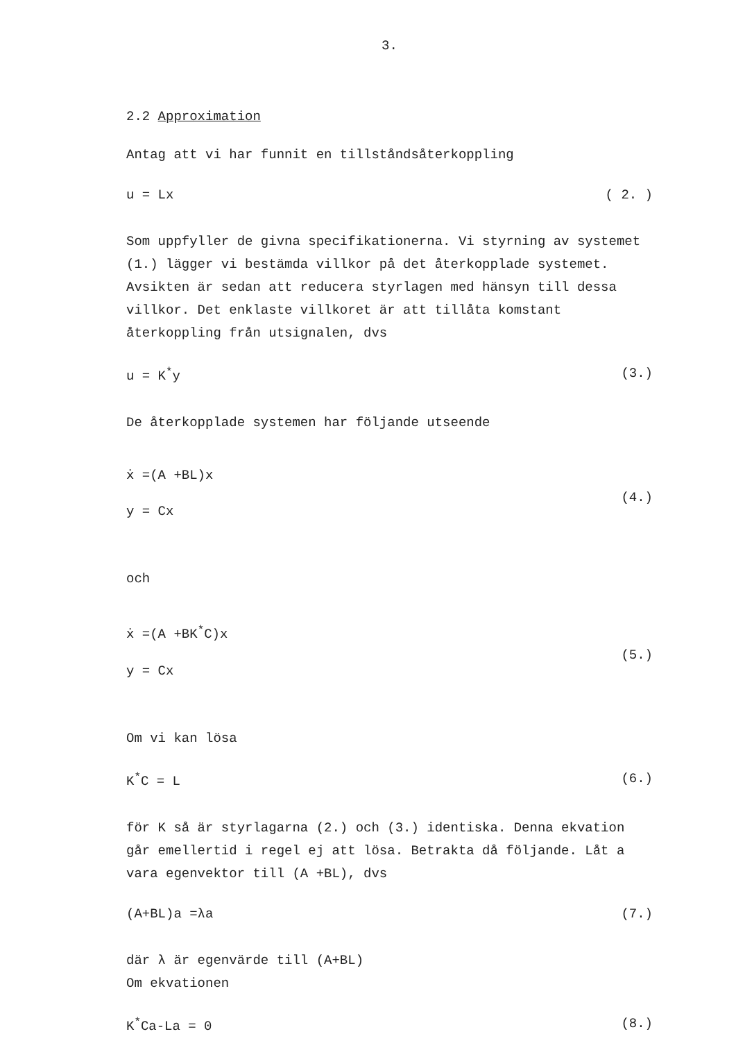3.
2.2 Approximation
Antag att vi har funnit en tillståndsåterkoppling
u = Lx ( 2. )
Som uppfyller de givna specifikationerna. Vi styrning av systemet (1.) lägger vi bestämda villkor på det återkopplade systemet. Avsikten är sedan att reducera styrlagen med hänsyn till dessa villkor. Det enklaste villkoret är att tillåta komstant återkoppling från utsignalen, dvs
u = K<sup>*</sup>y (3.)
De återkopplade systemen har följande utseende
ẋ =(A +BL)x
y = Cx
(4.)
och
ẋ =(A +BK<sup>*</sup>C)x
y = Cx
(5.)
Om vi kan lösa
K<sup>*</sup>C = L (6.)
för K så är styrlagarna (2.) och (3.) identiska. Denna ekvation går emellertid i regel ej att lösa. Betrakta då följande. Låt a vara egenvektor till (A +BL), dvs
(A+BL)a =λa (7.)
där λ är egenvärde till (A+BL)
Om ekvationen
K<sup>*</sup>Ca-La = 0 (8.)